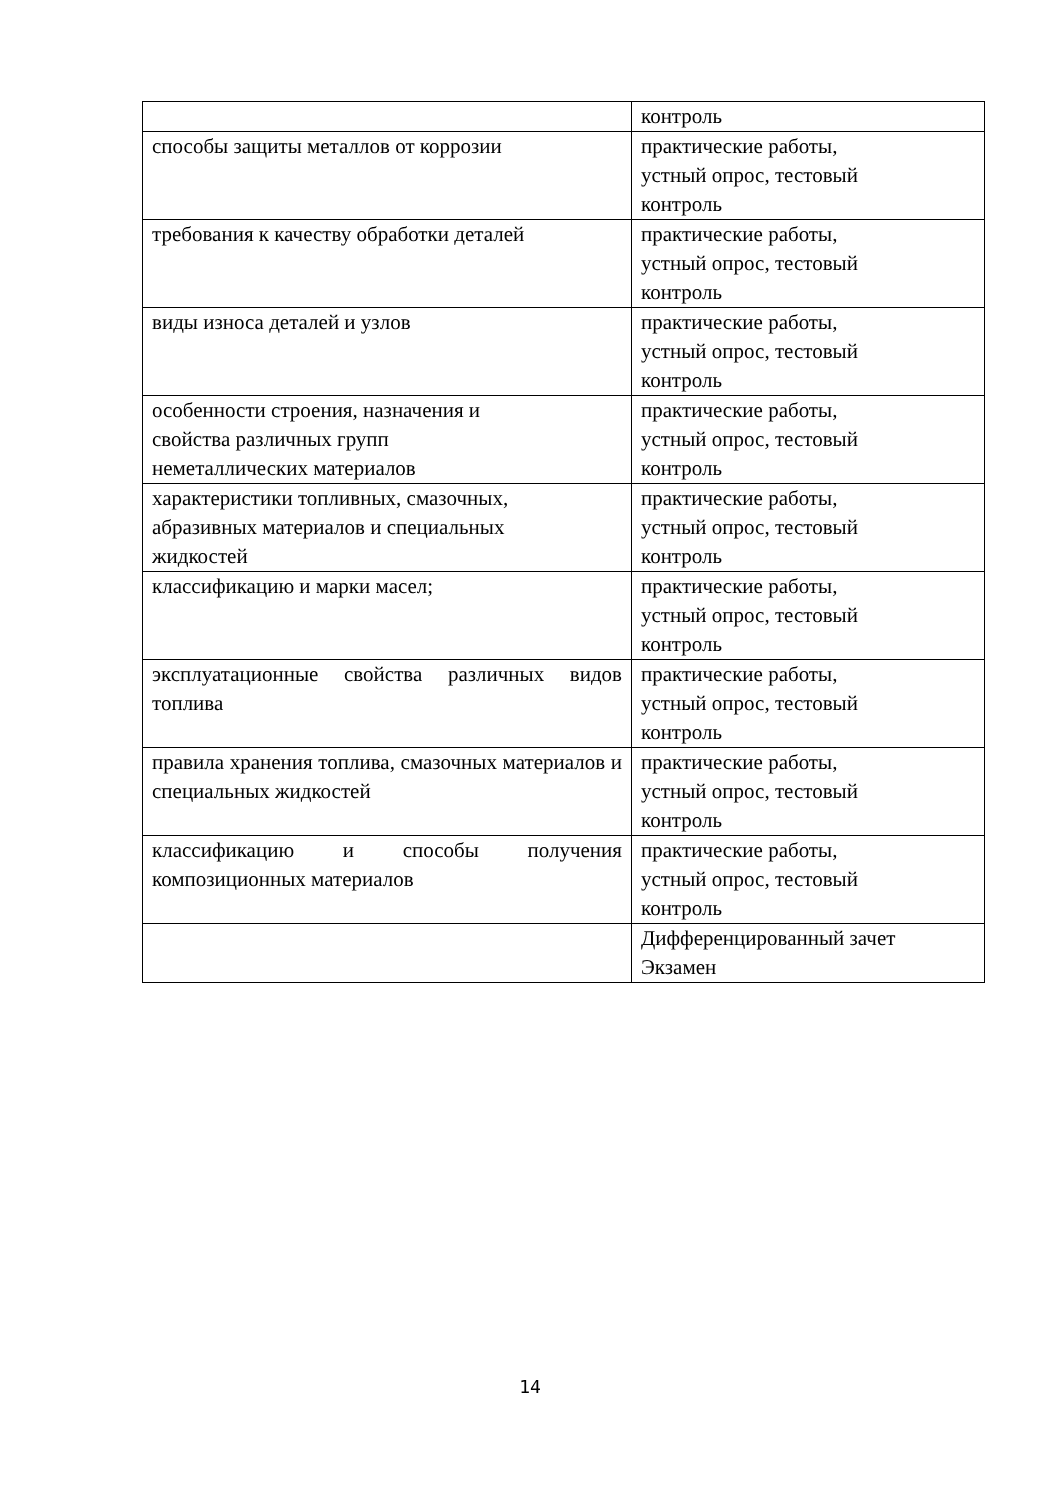| | контроль |
| способы защиты металлов от коррозии | практические работы, устный опрос, тестовый контроль |
| требования к качеству обработки деталей | практические работы, устный опрос, тестовый контроль |
| виды износа деталей и узлов | практические работы, устный опрос, тестовый контроль |
| особенности строения, назначения и свойства различных групп неметаллических материалов | практические работы, устный опрос, тестовый контроль |
| характеристики топливных, смазочных, абразивных материалов и специальных жидкостей | практические работы, устный опрос, тестовый контроль |
| классификацию и марки масел; | практические работы, устный опрос, тестовый контроль |
| эксплуатационные свойства различных видов топлива | практические работы, устный опрос, тестовый контроль |
| правила хранения топлива, смазочных материалов и специальных жидкостей | практические работы, устный опрос, тестовый контроль |
| классификацию и способы получения композиционных материалов | практические работы, устный опрос, тестовый контроль |
| | Дифференцированный зачет Экзамен |
14